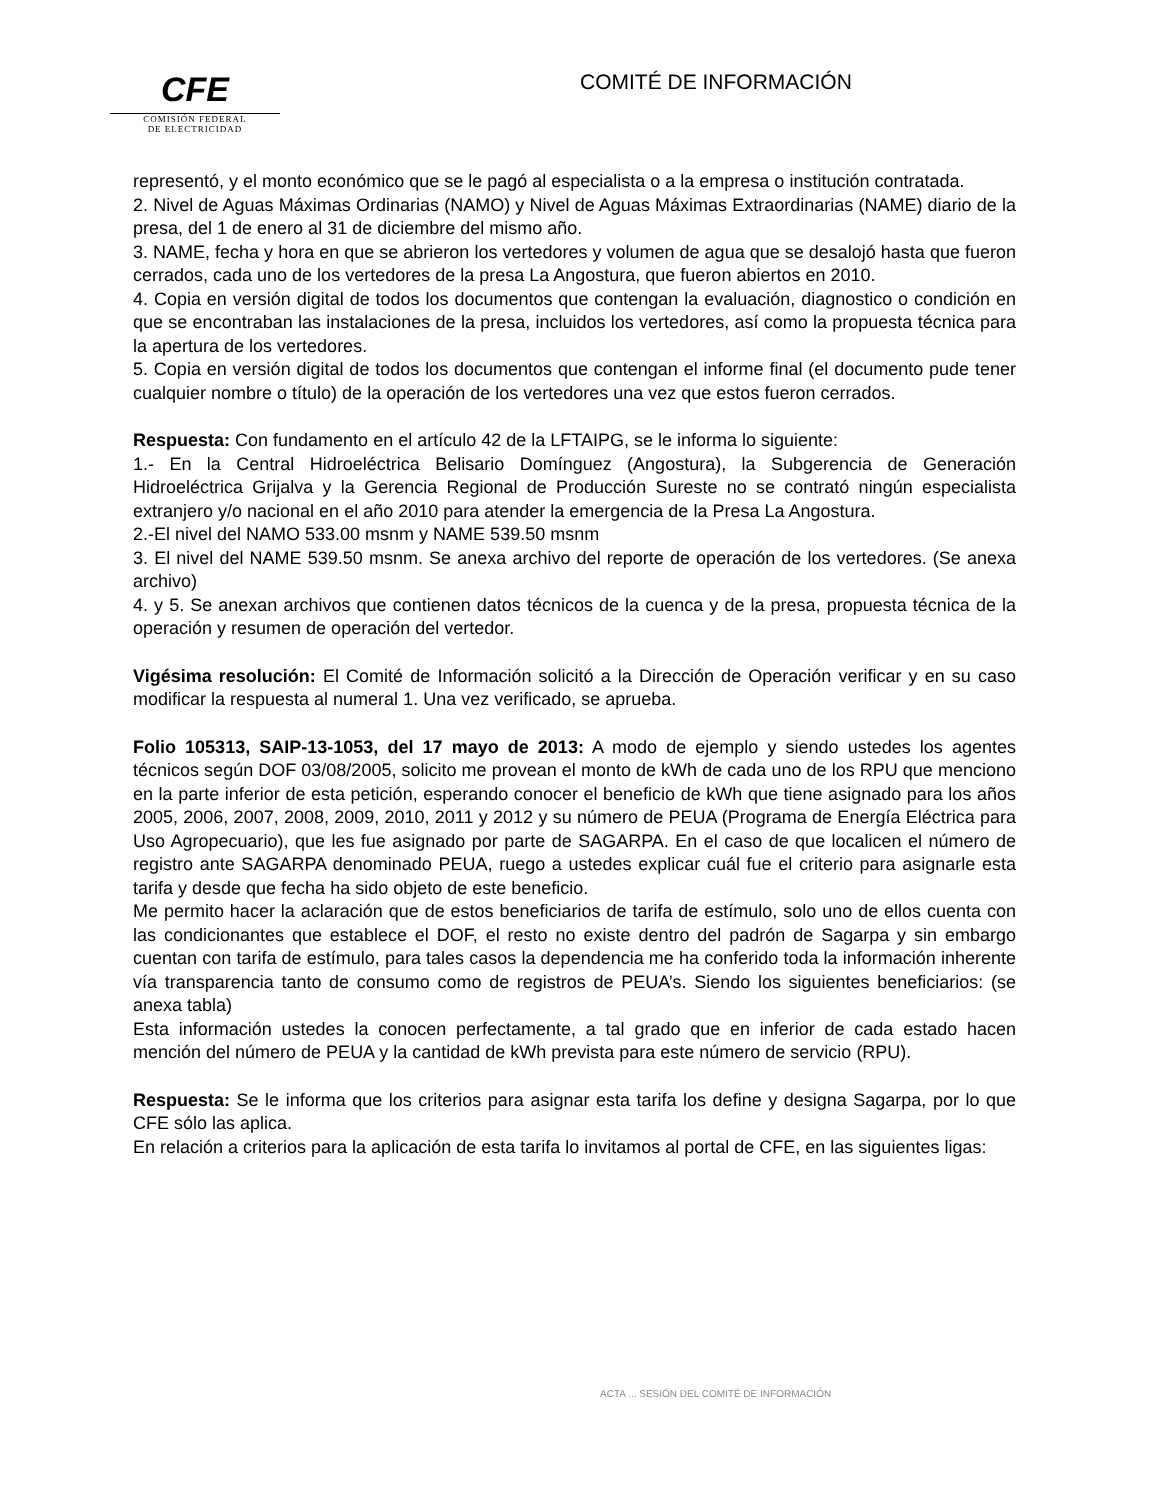CFE
COMISIÓN FEDERAL
DE ELECTRICIDAD
COMITÉ DE INFORMACIÓN
representó, y el monto económico que se le pagó al especialista o a la empresa o institución contratada.
2. Nivel de Aguas Máximas Ordinarias (NAMO) y Nivel de Aguas Máximas Extraordinarias (NAME) diario de la presa, del 1 de enero al 31 de diciembre del mismo año.
3. NAME, fecha y hora en que se abrieron los vertedores y volumen de agua que se desalojó hasta que fueron cerrados, cada uno de los vertedores de la presa La Angostura, que fueron abiertos en 2010.
4. Copia en versión digital de todos los documentos que contengan la evaluación, diagnostico o condición en que se encontraban las instalaciones de la presa, incluidos los vertedores, así como la propuesta técnica para la apertura de los vertedores.
5. Copia en versión digital de todos los documentos que contengan el informe final (el documento pude tener cualquier nombre o título) de la operación de los vertedores una vez que estos fueron cerrados.
Respuesta: Con fundamento en el artículo 42 de la LFTAIPG, se le informa lo siguiente:
1.- En la Central Hidroeléctrica Belisario Domínguez (Angostura), la Subgerencia de Generación Hidroeléctrica Grijalva y la Gerencia Regional de Producción Sureste no se contrató ningún especialista extranjero y/o nacional en el año 2010 para atender la emergencia de la Presa La Angostura.
2.-El nivel del NAMO 533.00 msnm y NAME 539.50 msnm
3. El nivel del NAME 539.50 msnm. Se anexa archivo del reporte de operación de los vertedores. (Se anexa archivo)
4. y 5. Se anexan archivos que contienen datos técnicos de la cuenca y de la presa, propuesta técnica de la operación y resumen de operación del vertedor.
Vigésima resolución: El Comité de Información solicitó a la Dirección de Operación verificar y en su caso modificar la respuesta al numeral 1. Una vez verificado, se aprueba.
Folio 105313, SAIP-13-1053, del 17 mayo de 2013: A modo de ejemplo y siendo ustedes los agentes técnicos según DOF 03/08/2005, solicito me provean el monto de kWh de cada uno de los RPU que menciono en la parte inferior de esta petición, esperando conocer el beneficio de kWh que tiene asignado para los años 2005, 2006, 2007, 2008, 2009, 2010, 2011 y 2012 y su número de PEUA (Programa de Energía Eléctrica para Uso Agropecuario), que les fue asignado por parte de SAGARPA. En el caso de que localicen el número de registro ante SAGARPA denominado PEUA, ruego a ustedes explicar cuál fue el criterio para asignarle esta tarifa y desde que fecha ha sido objeto de este beneficio.
Me permito hacer la aclaración que de estos beneficiarios de tarifa de estímulo, solo uno de ellos cuenta con las condicionantes que establece el DOF, el resto no existe dentro del padrón de Sagarpa y sin embargo cuentan con tarifa de estímulo, para tales casos la dependencia me ha conferido toda la información inherente vía transparencia tanto de consumo como de registros de PEUA’s. Siendo los siguientes beneficiarios: (se anexa tabla)
Esta información ustedes la conocen perfectamente, a tal grado que en inferior de cada estado hacen mención del número de PEUA y la cantidad de kWh prevista para este número de servicio (RPU).
Respuesta: Se le informa que los criterios para asignar esta tarifa los define y designa Sagarpa, por lo que CFE sólo las aplica.
En relación a criterios para la aplicación de esta tarifa lo invitamos al portal de CFE, en las siguientes ligas:
ACTA ... SESIÓN DEL COMITÉ DE INFORMACIÓN